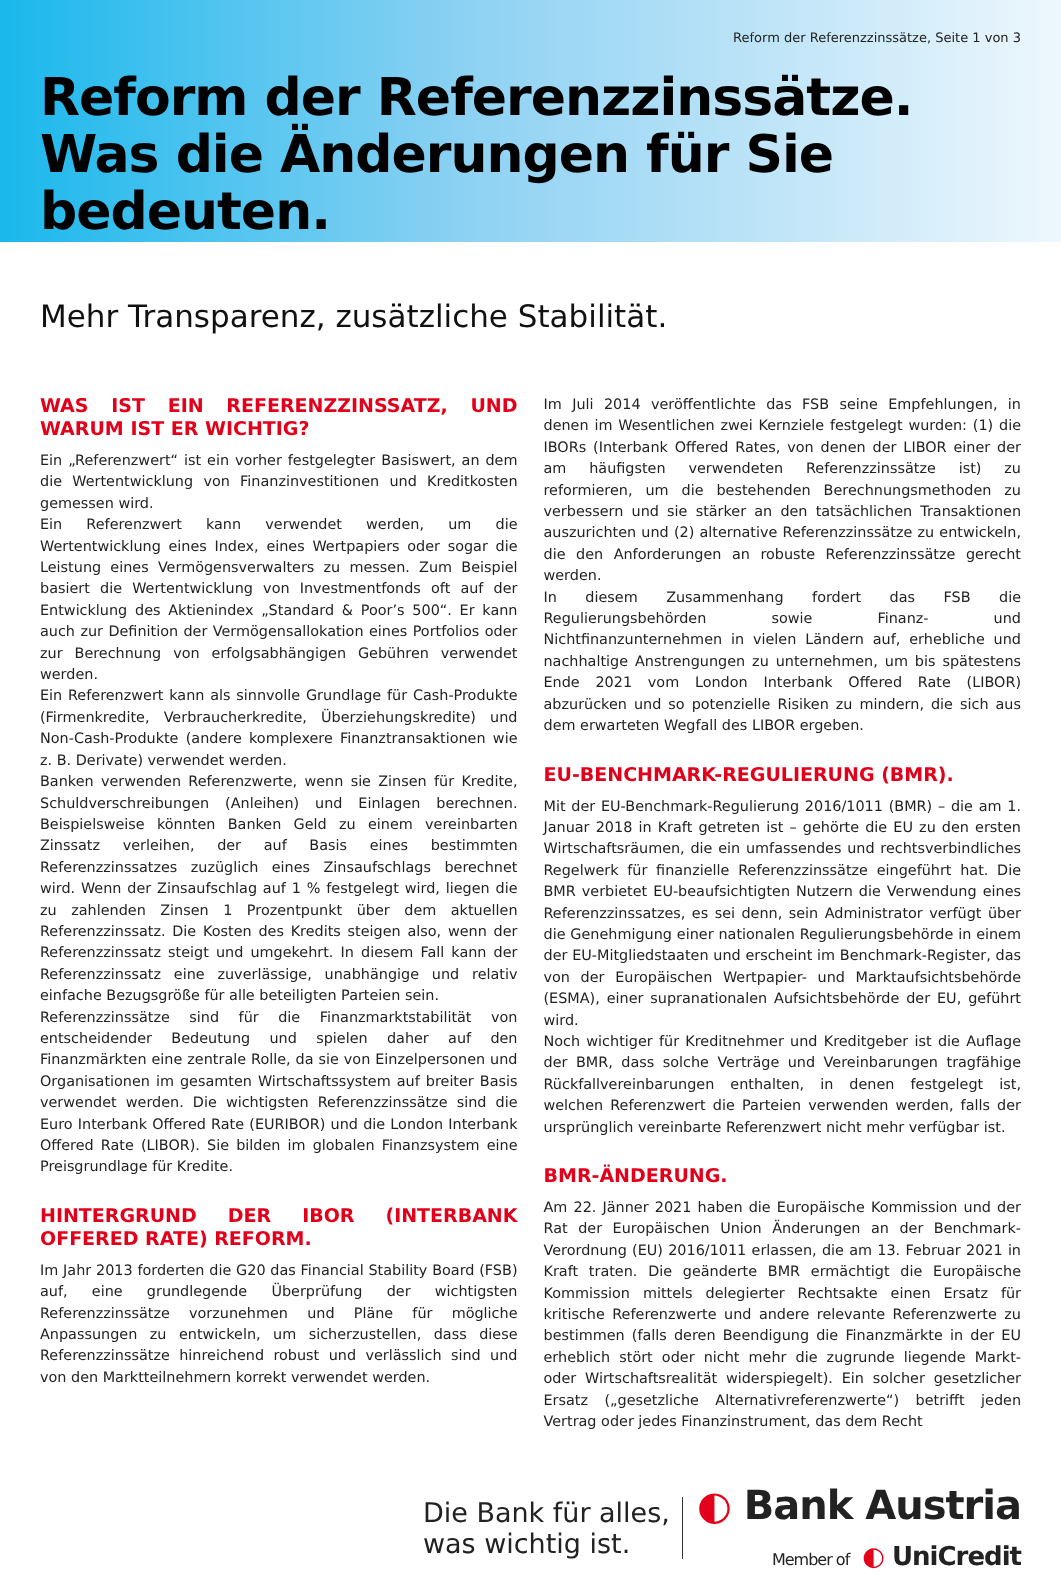Reform der Referenzzinssätze, Seite 1 von 3
Reform der Referenzzinssätze.
Was die Änderungen für Sie bedeuten.
Mehr Transparenz, zusätzliche Stabilität.
WAS IST EIN REFERENZZINSSATZ, UND WARUM IST ER WICHTIG?
Ein „Referenzwert“ ist ein vorher festgelegter Basiswert, an dem die Wertentwicklung von Finanzinvestitionen und Kreditkosten gemessen wird.
Ein Referenzwert kann verwendet werden, um die Wertentwicklung eines Index, eines Wertpapiers oder sogar die Leistung eines Vermögensverwalters zu messen. Zum Beispiel basiert die Wertentwicklung von Investmentfonds oft auf der Entwicklung des Aktienindex „Standard & Poor’s 500“. Er kann auch zur Definition der Vermögensallokation eines Portfolios oder zur Berechnung von erfolgsabhängigen Gebühren verwendet werden.
Ein Referenzwert kann als sinnvolle Grundlage für Cash-Produkte (Firmenkredite, Verbraucherkredite, Überziehungskredite) und Non-Cash-Produkte (andere komplexere Finanztransaktionen wie z. B. Derivate) verwendet werden.
Banken verwenden Referenzwerte, wenn sie Zinsen für Kredite, Schuldverschreibungen (Anleihen) und Einlagen berechnen. Beispielsweise könnten Banken Geld zu einem vereinbarten Zinssatz verleihen, der auf Basis eines bestimmten Referenzzinssatzes zuzüglich eines Zinsaufschlags berechnet wird. Wenn der Zinsaufschlag auf 1 % festgelegt wird, liegen die zu zahlenden Zinsen 1 Prozentpunkt über dem aktuellen Referenzzinssatz. Die Kosten des Kredits steigen also, wenn der Referenzzinssatz steigt und umgekehrt. In diesem Fall kann der Referenzzinssatz eine zuverlässige, unabhängige und relativ einfache Bezugsgröße für alle beteiligten Parteien sein.
Referenzzinssätze sind für die Finanzmarktstabilität von entscheidender Bedeutung und spielen daher auf den Finanzmärkten eine zentrale Rolle, da sie von Einzelpersonen und Organisationen im gesamten Wirtschaftssystem auf breiter Basis verwendet werden. Die wichtigsten Referenzzinssätze sind die Euro Interbank Offered Rate (EURIBOR) und die London Interbank Offered Rate (LIBOR). Sie bilden im globalen Finanzsystem eine Preisgrundlage für Kredite.
HINTERGRUND DER IBOR (INTERBANK OFFERED RATE) REFORM.
Im Jahr 2013 forderten die G20 das Financial Stability Board (FSB) auf, eine grundlegende Überprüfung der wichtigsten Referenzzinssätze vorzunehmen und Pläne für mögliche Anpassungen zu entwickeln, um sicherzustellen, dass diese Referenzzinssätze hinreichend robust und verlässlich sind und von den Marktteilnehmern korrekt verwendet werden.
Im Juli 2014 veröffentlichte das FSB seine Empfehlungen, in denen im Wesentlichen zwei Kernziele festgelegt wurden: (1) die IBORs (Interbank Offered Rates, von denen der LIBOR einer der am häufigsten verwendeten Referenzzinssätze ist) zu reformieren, um die bestehenden Berechnungsmethoden zu verbessern und sie stärker an den tatsächlichen Transaktionen auszurichten und (2) alternative Referenzzinssätze zu entwickeln, die den Anforderungen an robuste Referenzzinssätze gerecht werden.
In diesem Zusammenhang fordert das FSB die Regulierungsbehörden sowie Finanz- und Nichtfinanzunternehmen in vielen Ländern auf, erhebliche und nachhaltige Anstrengungen zu unternehmen, um bis spätestens Ende 2021 vom London Interbank Offered Rate (LIBOR) abzurücken und so potenzielle Risiken zu mindern, die sich aus dem erwarteten Wegfall des LIBOR ergeben.
EU-BENCHMARK-REGULIERUNG (BMR).
Mit der EU-Benchmark-Regulierung 2016/1011 (BMR) – die am 1. Januar 2018 in Kraft getreten ist – gehörte die EU zu den ersten Wirtschaftsräumen, die ein umfassendes und rechtsverbindliches Regelwerk für finanzielle Referenzzinssätze eingeführt hat. Die BMR verbietet EU-beaufsichtigten Nutzern die Verwendung eines Referenzzinssatzes, es sei denn, sein Administrator verfügt über die Genehmigung einer nationalen Regulierungsbehörde in einem der EU-Mitgliedstaaten und erscheint im Benchmark-Register, das von der Europäischen Wertpapier- und Marktaufsichtsbehörde (ESMA), einer supranationalen Aufsichtsbehörde der EU, geführt wird.
Noch wichtiger für Kreditnehmer und Kreditgeber ist die Auflage der BMR, dass solche Verträge und Vereinbarungen tragfähige Rückfallvereinbarungen enthalten, in denen festgelegt ist, welchen Referenzwert die Parteien verwenden werden, falls der ursprünglich vereinbarte Referenzwert nicht mehr verfügbar ist.
BMR-ÄNDERUNG.
Am 22. Jänner 2021 haben die Europäische Kommission und der Rat der Europäischen Union Änderungen an der Benchmark-Verordnung (EU) 2016/1011 erlassen, die am 13. Februar 2021 in Kraft traten. Die geänderte BMR ermächtigt die Europäische Kommission mittels delegierter Rechtsakte einen Ersatz für kritische Referenzwerte und andere relevante Referenzwerte zu bestimmen (falls deren Beendigung die Finanzmärkte in der EU erheblich stört oder nicht mehr die zugrunde liegende Markt- oder Wirtschaftsrealität widerspiegelt). Ein solcher gesetzlicher Ersatz („gesetzliche Alternativreferenzwerte“) betrifft jeden Vertrag oder jedes Finanzinstrument, das dem Recht
Die Bank für alles,
was wichtig ist.
◐ Bank Austria
Member of ◐ UniCredit